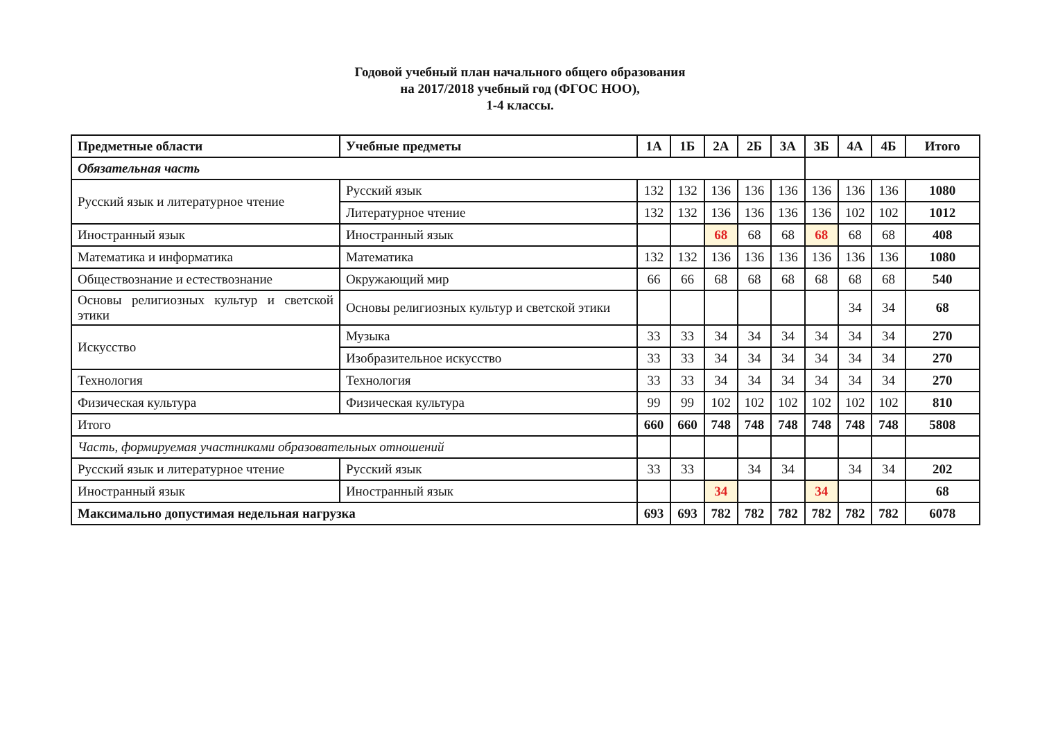Годовой учебный план начального общего образования
на 2017/2018 учебный год (ФГОС НОО),
1-4 классы.
| Предметные области | Учебные предметы | 1А | 1Б | 2А | 2Б | 3А | 3Б | 4А | 4Б | Итого |
| --- | --- | --- | --- | --- | --- | --- | --- | --- | --- | --- |
| Обязательная часть | | | | | | | | | | |
| Русский язык и литературное чтение | Русский язык | 132 | 132 | 136 | 136 | 136 | 136 | 136 | 136 | 1080 |
| | Литературное чтение | 132 | 132 | 136 | 136 | 136 | 136 | 102 | 102 | 1012 |
| Иностранный язык | Иностранный язык | | | 68 | 68 | 68 | 68 | 68 | 68 | 408 |
| Математика и информатика | Математика | 132 | 132 | 136 | 136 | 136 | 136 | 136 | 136 | 1080 |
| Обществознание и естествознание | Окружающий мир | 66 | 66 | 68 | 68 | 68 | 68 | 68 | 68 | 540 |
| Основы религиозных культур и светской этики | Основы религиозных культур и светской этики | | | | | | | 34 | 34 | 68 |
| Искусство | Музыка | 33 | 33 | 34 | 34 | 34 | 34 | 34 | 34 | 270 |
| | Изобразительное искусство | 33 | 33 | 34 | 34 | 34 | 34 | 34 | 34 | 270 |
| Технология | Технология | 33 | 33 | 34 | 34 | 34 | 34 | 34 | 34 | 270 |
| Физическая культура | Физическая культура | 99 | 99 | 102 | 102 | 102 | 102 | 102 | 102 | 810 |
| Итого | | 660 | 660 | 748 | 748 | 748 | 748 | 748 | 748 | 5808 |
| Часть, формируемая участниками образовательных отношений | | | | | | | | | | |
| Русский язык и литературное чтение | Русский язык | 33 | 33 | | 34 | 34 | | 34 | 34 | 202 |
| Иностранный язык | Иностранный язык | | | 34 | | | 34 | | | 68 |
| Максимально допустимая недельная нагрузка | | 693 | 693 | 782 | 782 | 782 | 782 | 782 | 782 | 6078 |